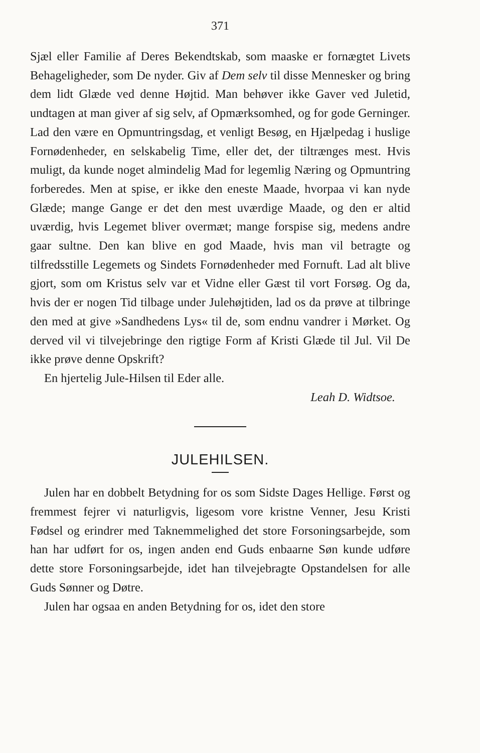371
Sjæl eller Familie af Deres Bekendtskab, som maaske er for­nægtet Livets Behageligheder, som De nyder. Giv af Dem selv til disse Mennesker og bring dem lidt Glæde ved denne Høj­tid. Man behøver ikke Gaver ved Juletid, undtagen at man giver af sig selv, af Opmærksomhed, og for gode Gerninger. Lad den være en Opmuntringsdag, et venligt Besøg, en Hjælpedag i huslige Fornødenheder, en selskabelig Time, eller det, der tiltrænges mest. Hvis muligt, da kunde noget al­mindelig Mad for legemlig Næring og Opmuntring forberedes. Men at spise, er ikke den eneste Maade, hvorpaa vi kan nyde Glæde; mange Gange er det den mest uværdige Maade, og den er altid uværdig, hvis Legemet bliver overmæt; mange for­spise sig, medens andre gaar sultne. Den kan blive en god Maade, hvis man vil betragte og tilfredsstille Legemets og Sindets Fornødenheder med Fornuft. Lad alt blive gjort, som om Kristus selv var et Vidne eller Gæst til vort Forsøg. Og da, hvis der er nogen Tid tilbage under Julehøjtiden, lad os da prøve at tilbringe den med at give »Sandhedens Lys« til de, som endnu vandrer i Mørket. Og derved vil vi tilvejebringe den rigtige Form af Kristi Glæde til Jul. Vil De ikke prøve denne Opskrift?
En hjertelig Jule-Hilsen til Eder alle.
Leah D. Widtsoe.
JULEHILSEN.
Julen har en dobbelt Betydning for os som Sidste Dages Hellige. Først og fremmest fejrer vi naturligvis, ligesom vore kristne Venner, Jesu Kristi Fødsel og erindrer med Taknem­melighed det store Forsoningsarbejde, som han har udført for os, ingen anden end Guds enbaarne Søn kunde udføre dette store Forsoningsarbejde, idet han tilvejebragte Opstandelsen for alle Guds Sønner og Døtre.
Julen har ogsaa en anden Betydning for os, idet den store